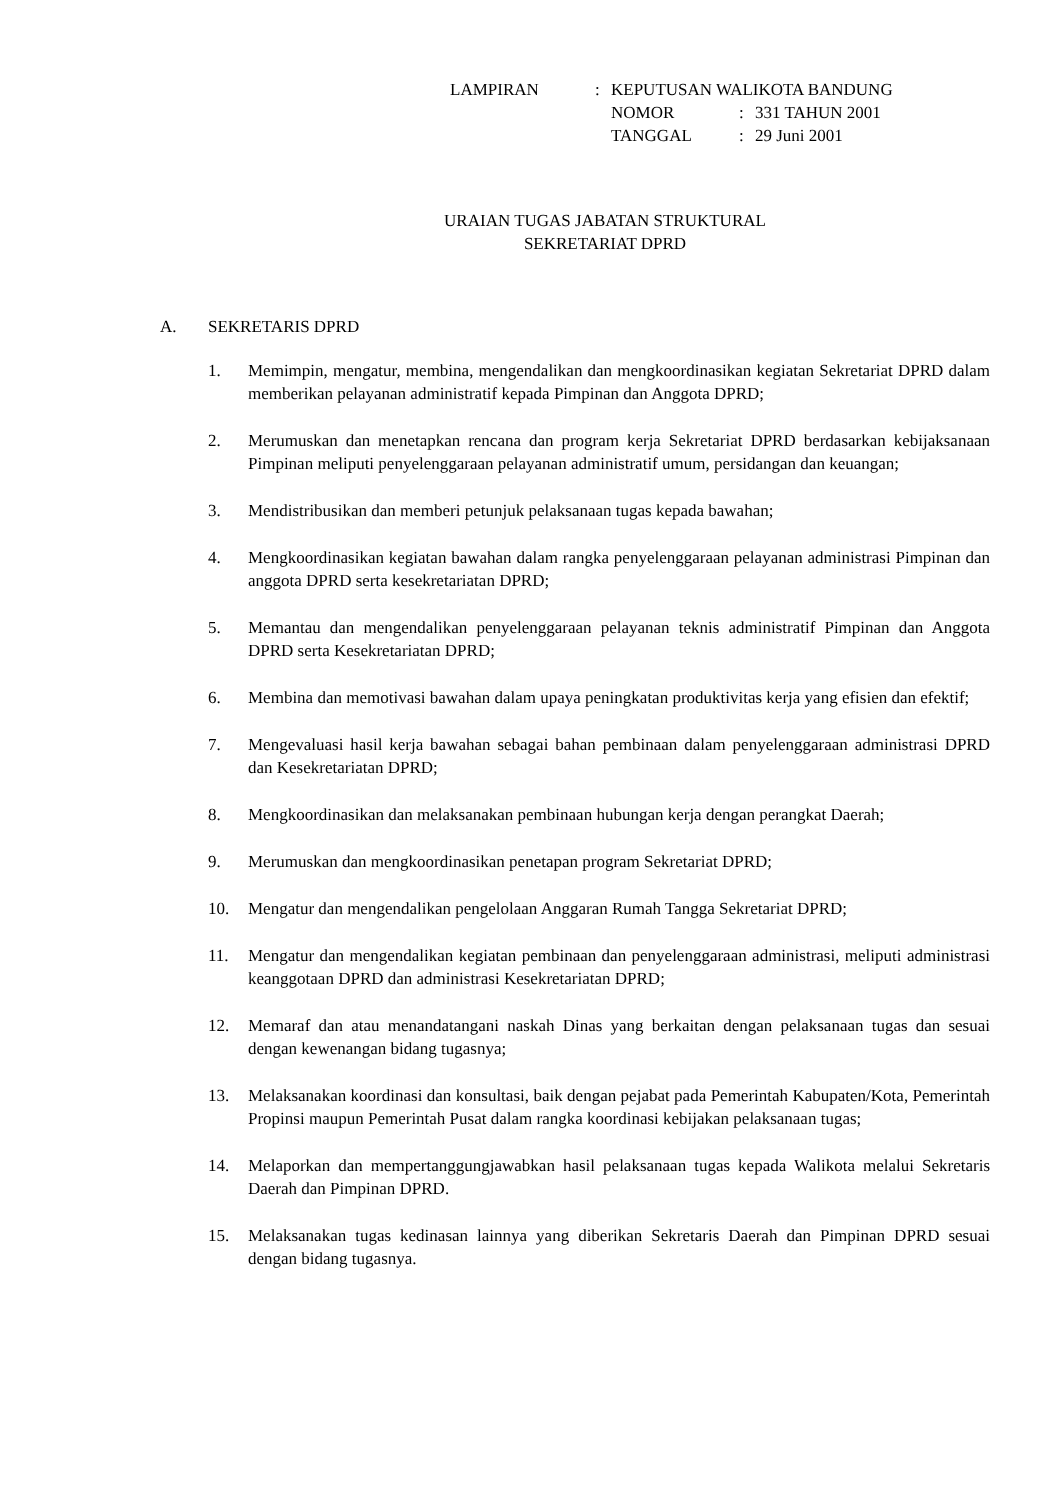| LAMPIRAN | : | KEPUTUSAN WALIKOTA BANDUNG | | |
| | | NOMOR | : | 331 TAHUN 2001 |
| | | TANGGAL | : | 29 Juni 2001 |
URAIAN TUGAS JABATAN STRUKTURAL
SEKRETARIAT DPRD
A. SEKRETARIS DPRD
1. Memimpin, mengatur, membina, mengendalikan dan mengkoordinasikan kegiatan Sekretariat DPRD dalam memberikan pelayanan administratif kepada Pimpinan dan Anggota DPRD;
2. Merumuskan dan menetapkan rencana dan program kerja Sekretariat DPRD berdasarkan kebijaksanaan Pimpinan meliputi penyelenggaraan pelayanan administratif umum, persidangan dan keuangan;
3. Mendistribusikan dan memberi petunjuk pelaksanaan tugas kepada bawahan;
4. Mengkoordinasikan kegiatan bawahan dalam rangka penyelenggaraan pelayanan administrasi Pimpinan dan anggota DPRD serta kesekretariatan DPRD;
5. Memantau dan mengendalikan penyelenggaraan pelayanan teknis administratif Pimpinan dan Anggota DPRD serta Kesekretariatan DPRD;
6. Membina dan memotivasi bawahan dalam upaya peningkatan produktivitas kerja yang efisien dan efektif;
7. Mengevaluasi hasil kerja bawahan sebagai bahan pembinaan dalam penyelenggaraan administrasi DPRD dan Kesekretariatan DPRD;
8. Mengkoordinasikan dan melaksanakan pembinaan hubungan kerja dengan perangkat Daerah;
9. Merumuskan dan mengkoordinasikan penetapan program Sekretariat DPRD;
10. Mengatur dan mengendalikan pengelolaan Anggaran Rumah Tangga Sekretariat DPRD;
11. Mengatur dan mengendalikan kegiatan pembinaan dan penyelenggaraan administrasi, meliputi administrasi keanggotaan DPRD dan administrasi Kesekretariatan DPRD;
12. Memaraf dan atau menandatangani naskah Dinas yang berkaitan dengan pelaksanaan tugas dan sesuai dengan kewenangan bidang tugasnya;
13. Melaksanakan koordinasi dan konsultasi, baik dengan pejabat pada Pemerintah Kabupaten/Kota, Pemerintah Propinsi maupun Pemerintah Pusat dalam rangka koordinasi kebijakan pelaksanaan tugas;
14. Melaporkan dan mempertanggungjawabkan hasil pelaksanaan tugas kepada Walikota melalui Sekretaris Daerah dan Pimpinan DPRD.
15. Melaksanakan tugas kedinasan lainnya yang diberikan Sekretaris Daerah dan Pimpinan DPRD sesuai dengan bidang tugasnya.